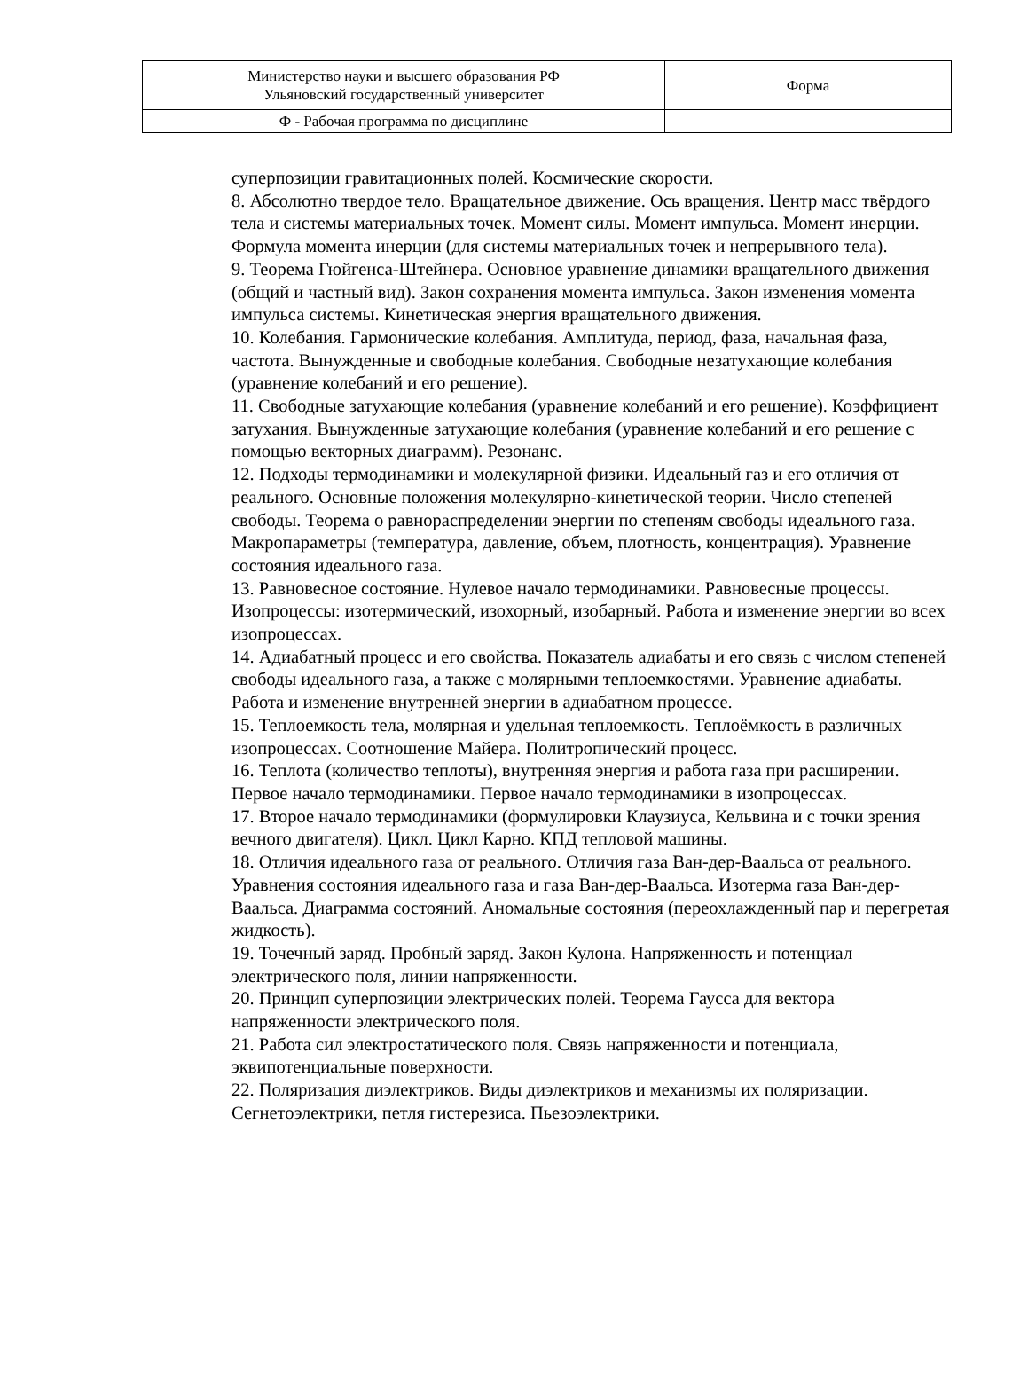| Министерство науки и высшего образования РФ Ульяновский государственный университет | Форма |
| Ф - Рабочая программа по дисциплине | |
суперпозиции гравитационных полей. Космические скорости.
8. Абсолютно твердое тело. Вращательное движение. Ось вращения. Центр масс твёрдого тела и системы материальных точек. Момент силы. Момент импульса. Момент инерции. Формула момента инерции (для системы материальных точек и непрерывного тела).
9. Теорема Гюйгенса-Штейнера. Основное уравнение динамики вращательного движения (общий и частный вид). Закон сохранения момента импульса. Закон изменения момента импульса системы. Кинетическая энергия вращательного движения.
10. Колебания. Гармонические колебания. Амплитуда, период, фаза, начальная фаза, частота. Вынужденные и свободные колебания. Свободные незатухающие колебания (уравнение колебаний и его решение).
11. Свободные затухающие колебания (уравнение колебаний и его решение). Коэффициент затухания. Вынужденные затухающие колебания (уравнение колебаний и его решение с помощью векторных диаграмм). Резонанс.
12. Подходы термодинамики и молекулярной физики. Идеальный газ и его отличия от реального. Основные положения молекулярно-кинетической теории. Число степеней свободы. Теорема о равнораспределении энергии по степеням свободы идеального газа. Макропараметры (температура, давление, объем, плотность, концентрация). Уравнение состояния идеального газа.
13. Равновесное состояние. Нулевое начало термодинамики. Равновесные процессы. Изопроцессы: изотермический, изохорный, изобарный. Работа и изменение энергии во всех изопроцессах.
14. Адиабатный процесс и его свойства. Показатель адиабаты и его связь с числом степеней свободы идеального газа, а также с молярными теплоемкостями. Уравнение адиабаты. Работа и изменение внутренней энергии в адиабатном процессе.
15. Теплоемкость тела, молярная и удельная теплоемкость. Теплоёмкость в различных изопроцессах. Соотношение Майера. Политропический процесс.
16. Теплота (количество теплоты), внутренняя энергия и работа газа при расширении. Первое начало термодинамики. Первое начало термодинамики в изопроцессах.
17. Второе начало термодинамики (формулировки Клаузиуса, Кельвина и с точки зрения вечного двигателя). Цикл. Цикл Карно. КПД тепловой машины.
18. Отличия идеального газа от реального. Отличия газа Ван-дер-Ваальса от реального. Уравнения состояния идеального газа и газа Ван-дер-Ваальса. Изотерма газа Ван-дер-Ваальса. Диаграмма состояний. Аномальные состояния (переохлажденный пар и перегретая жидкость).
19. Точечный заряд. Пробный заряд. Закон Кулона. Напряженность и потенциал электрического поля, линии напряженности.
20. Принцип суперпозиции электрических полей. Теорема Гаусса для вектора напряженности электрического поля.
21. Работа сил электростатического поля. Связь напряженности и потенциала, эквипотенциальные поверхности.
22. Поляризация диэлектриков. Виды диэлектриков и механизмы их поляризации. Сегнетоэлектрики, петля гистерезиса. Пьезоэлектрики.